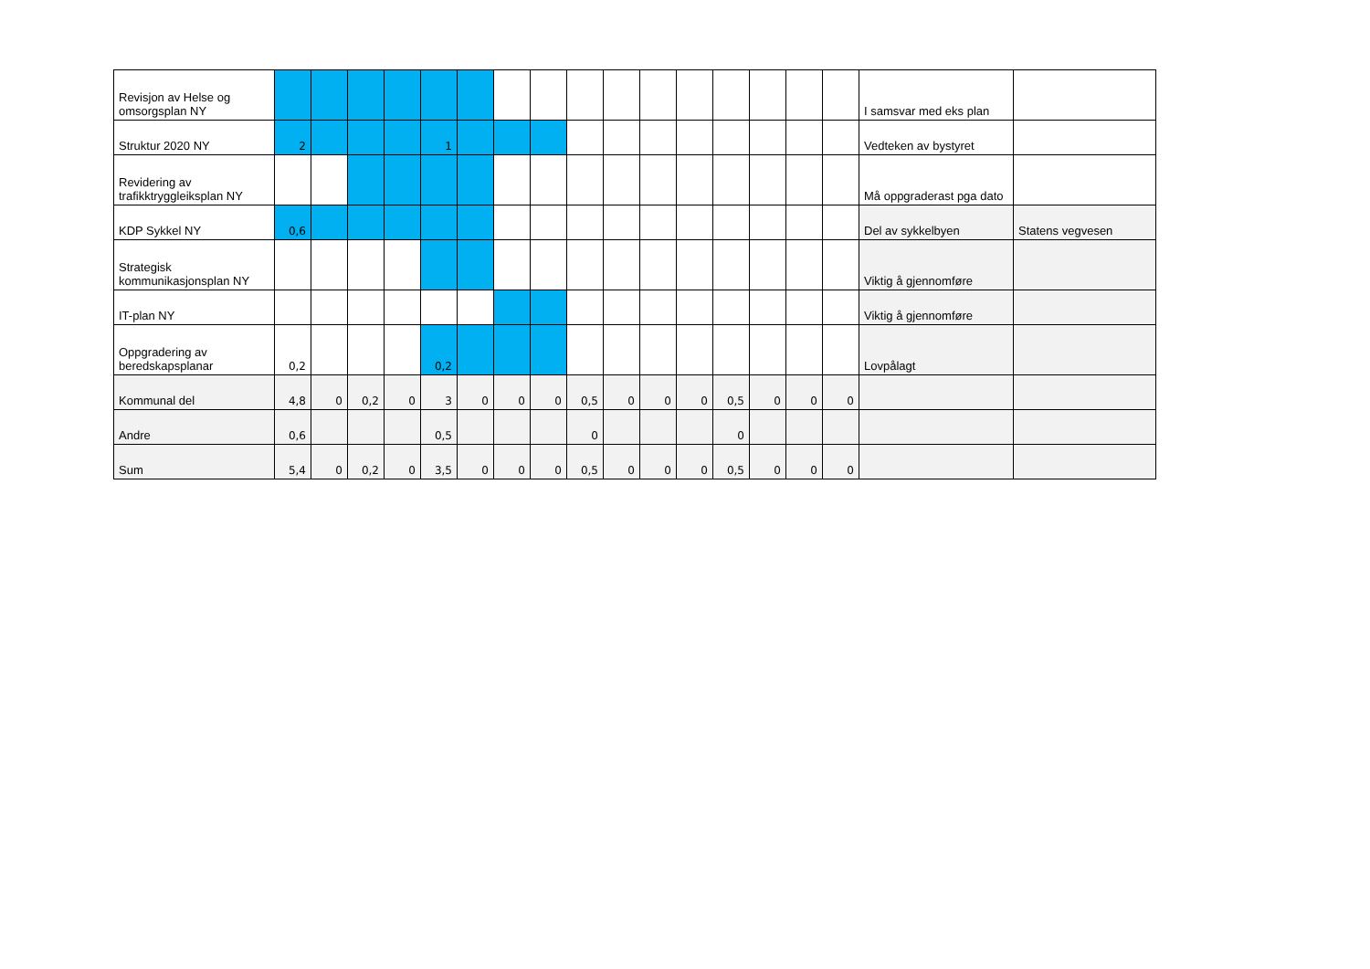| Revisjon av Helse og omsorgsplan NY | | | | | | | | | | | | | | | | | I samsvar med eks plan | |
| Struktur 2020 NY | 2 | | | | 1 | | | | | | | | | | | | Vedteken av bystyret | |
| Revidering av trafikktryggleiksplan NY | | | | | | | | | | | | | | | | | Må oppgraderast pga dato | |
| KDP Sykkel NY | 0,6 | | | | | | | | | | | | | | | | Del av sykkelbyen | Statens vegvesen |
| Strategisk kommunikasjonsplan NY | | | | | | | | | | | | | | | | | Viktig å gjennomføre | |
| IT-plan NY | | | | | | | | | | | | | | | | | Viktig å gjennomføre | |
| Oppgradering av beredskapsplanar | 0,2 | | | | 0,2 | | | | | | | | | | | | Lovpålagt | |
| Kommunal del | 4,8 | 0 | 0,2 | 0 | 3 | 0 | 0 | 0 | 0,5 | 0 | 0 | 0 | 0,5 | 0 | 0 | 0 | | |
| Andre | 0,6 | | | | 0,5 | | | | 0 | | | | 0 | | | | | |
| Sum | 5,4 | 0 | 0,2 | 0 | 3,5 | 0 | 0 | 0 | 0,5 | 0 | 0 | 0 | 0,5 | 0 | 0 | 0 | | |